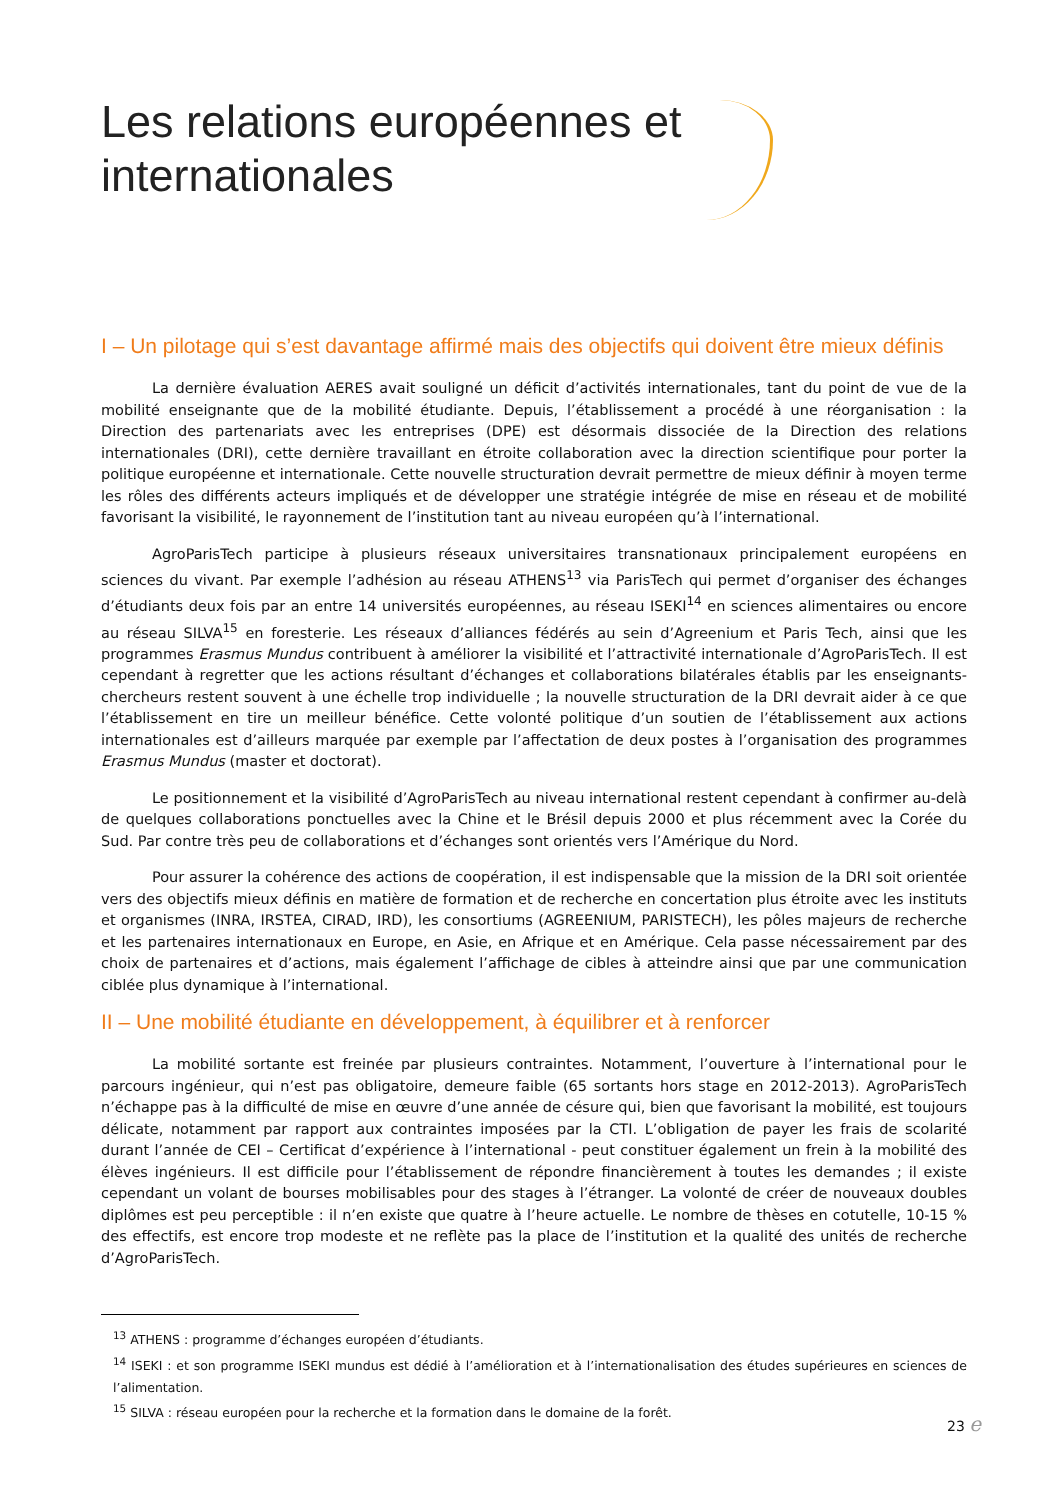Les relations européennes et
internationales
I – Un pilotage qui s’est davantage affirmé mais des objectifs qui doivent être mieux définis
La dernière évaluation AERES avait souligné un déficit d’activités internationales, tant du point de vue de la mobilité enseignante que de la mobilité étudiante. Depuis, l’établissement a procédé à une réorganisation : la Direction des partenariats avec les entreprises (DPE) est désormais dissociée de la Direction des relations internationales (DRI), cette dernière travaillant en étroite collaboration avec la direction scientifique pour porter la politique européenne et internationale. Cette nouvelle structuration devrait permettre de mieux définir à moyen terme les rôles des différents acteurs impliqués et de développer une stratégie intégrée de mise en réseau et de mobilité favorisant la visibilité, le rayonnement de l’institution tant au niveau européen qu’à l’international.
AgroParisTech participe à plusieurs réseaux universitaires transnationaux principalement européens en sciences du vivant. Par exemple l’adhésion au réseau ATHENS<sup>13</sup> via ParisTech qui permet d’organiser des échanges d’étudiants deux fois par an entre 14 universités européennes, au réseau ISEKI<sup>14</sup> en sciences alimentaires ou encore au réseau SILVA<sup>15</sup> en foresterie. Les réseaux d’alliances fédérés au sein d’Agreenium et Paris Tech, ainsi que les programmes Erasmus Mundus contribuent à améliorer la visibilité et l’attractivité internationale d’AgroParisTech. Il est cependant à regretter que les actions résultant d’échanges et collaborations bilatérales établis par les enseignants-chercheurs restent souvent à une échelle trop individuelle ; la nouvelle structuration de la DRI devrait aider à ce que l’établissement en tire un meilleur bénéfice. Cette volonté politique d’un soutien de l’établissement aux actions internationales est d’ailleurs marquée par exemple par l’affectation de deux postes à l’organisation des programmes Erasmus Mundus (master et doctorat).
Le positionnement et la visibilité d’AgroParisTech au niveau international restent cependant à confirmer au-delà de quelques collaborations ponctuelles avec la Chine et le Brésil depuis 2000 et plus récemment avec la Corée du Sud. Par contre très peu de collaborations et d’échanges sont orientés vers l’Amérique du Nord.
Pour assurer la cohérence des actions de coopération, il est indispensable que la mission de la DRI soit orientée vers des objectifs mieux définis en matière de formation et de recherche en concertation plus étroite avec les instituts et organismes (INRA, IRSTEA, CIRAD, IRD), les consortiums (AGREENIUM, PARISTECH), les pôles majeurs de recherche et les partenaires internationaux en Europe, en Asie, en Afrique et en Amérique. Cela passe nécessairement par des choix de partenaires et d’actions, mais également l’affichage de cibles à atteindre ainsi que par une communication ciblée plus dynamique à l’international.
II – Une mobilité étudiante en développement, à équilibrer et à renforcer
La mobilité sortante est freinée par plusieurs contraintes. Notamment, l’ouverture à l’international pour le parcours ingénieur, qui n’est pas obligatoire, demeure faible (65 sortants hors stage en 2012-2013). AgroParisTech n’échappe pas à la difficulté de mise en œuvre d’une année de césure qui, bien que favorisant la mobilité, est toujours délicate, notamment par rapport aux contraintes imposées par la CTI. L’obligation de payer les frais de scolarité durant l’année de CEI – Certificat d’expérience à l’international - peut constituer également un frein à la mobilité des élèves ingénieurs. Il est difficile pour l’établissement de répondre financièrement à toutes les demandes ; il existe cependant un volant de bourses mobilisables pour des stages à l’étranger. La volonté de créer de nouveaux doubles diplômes est peu perceptible : il n’en existe que quatre à l’heure actuelle. Le nombre de thèses en cotutelle, 10-15 % des effectifs, est encore trop modeste et ne reflète pas la place de l’institution et la qualité des unités de recherche d’AgroParisTech.
<sup>13</sup> ATHENS : programme d’échanges européen d’étudiants.
<sup>14</sup> ISEKI : et son programme ISEKI mundus est dédié à l’amélioration et à l’internationalisation des études supérieures en sciences de l’alimentation.
<sup>15</sup> SILVA : réseau européen pour la recherche et la formation dans le domaine de la forêt.
23 e